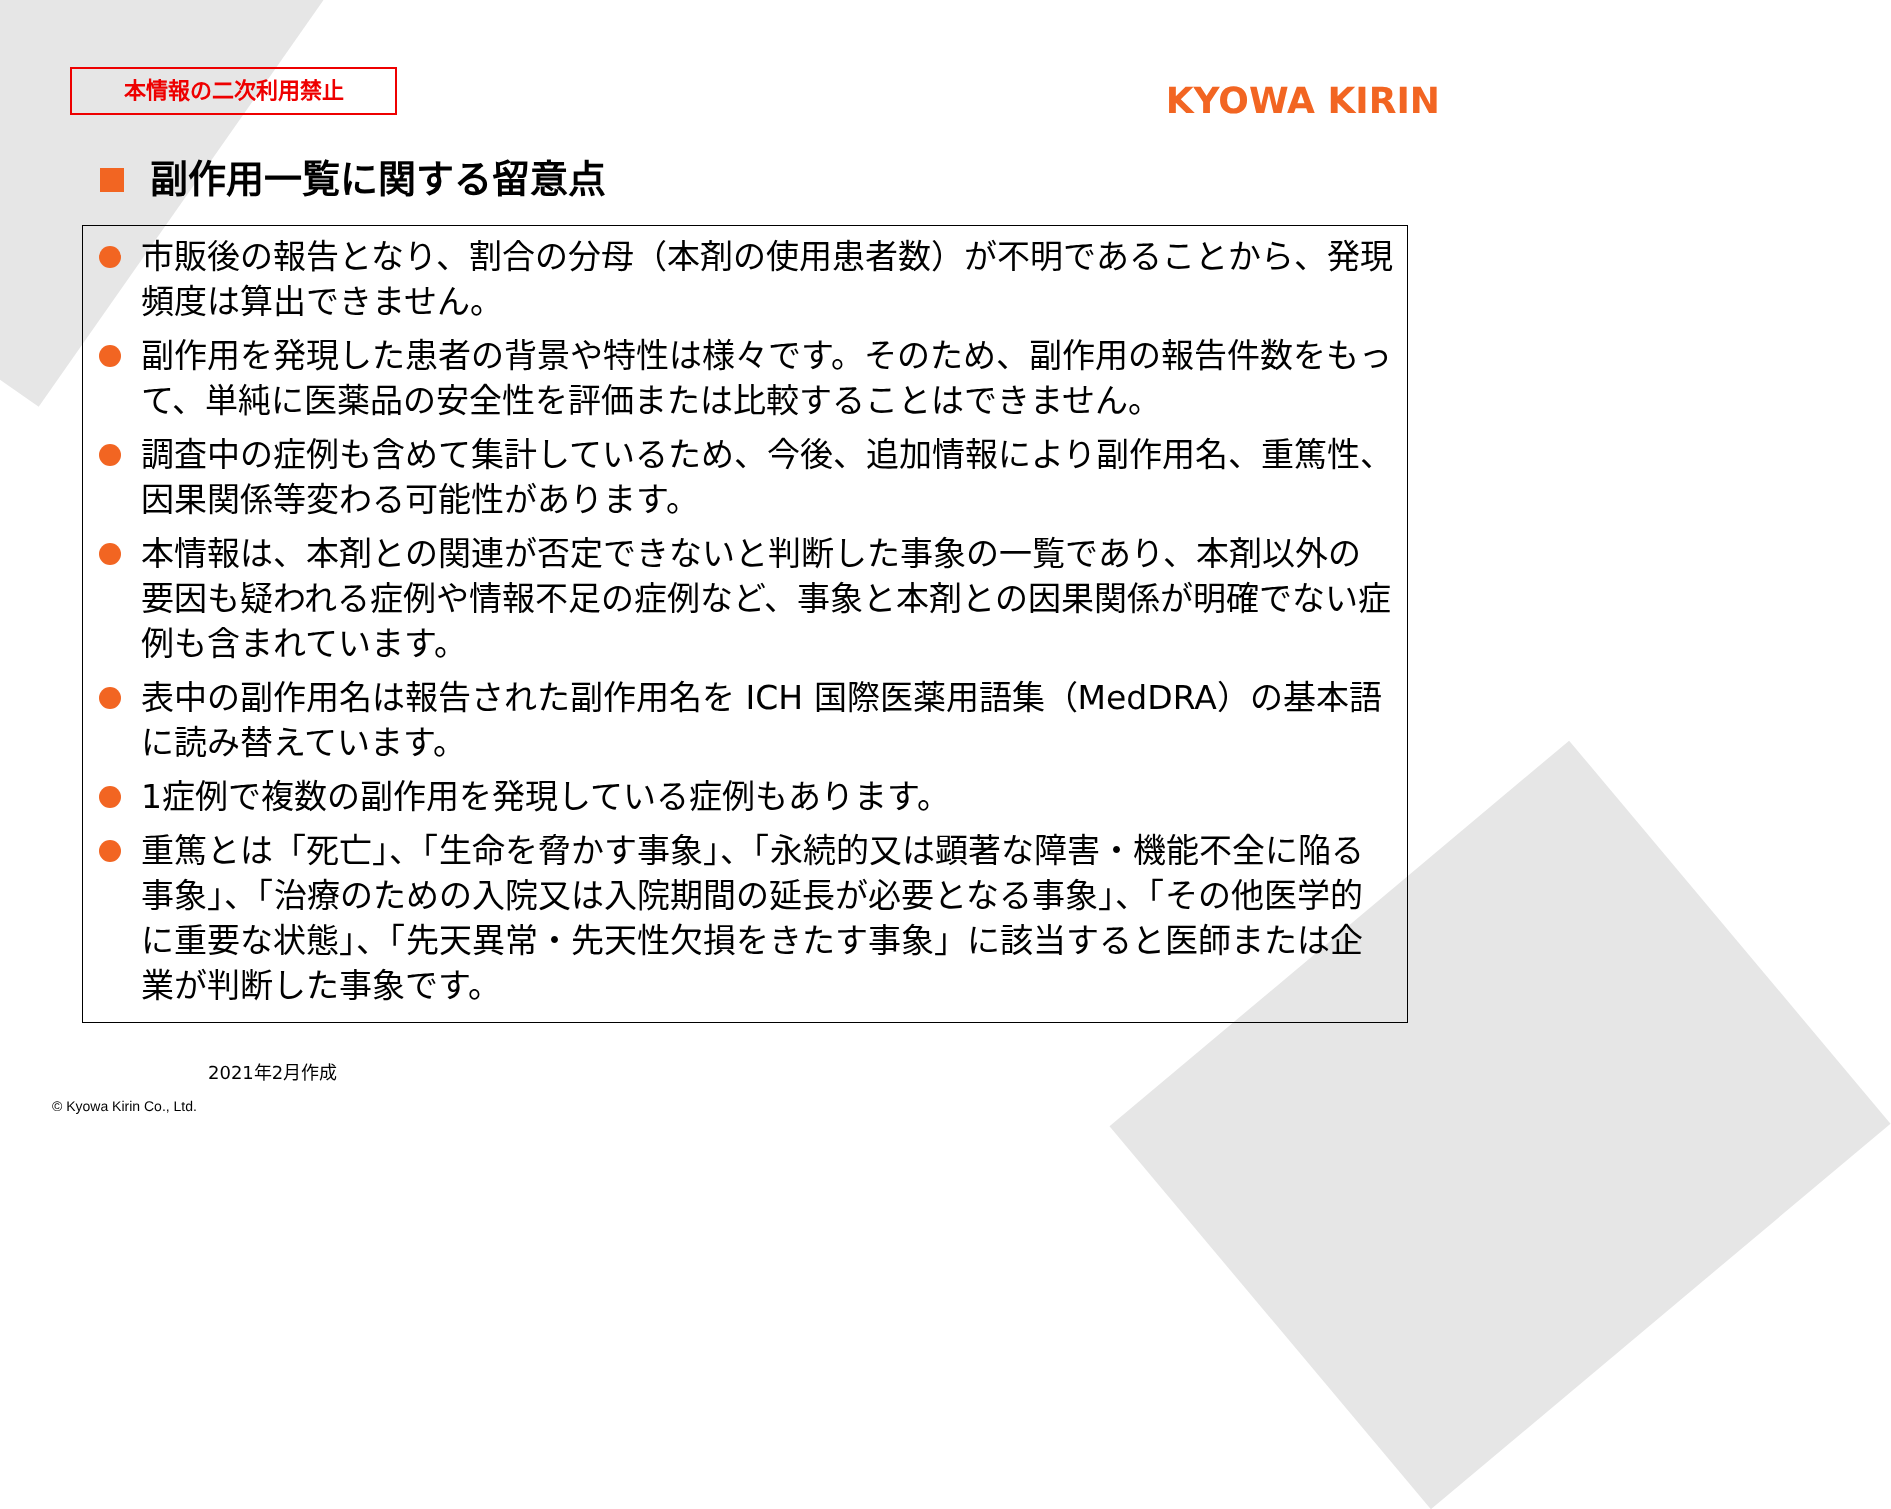本情報の二次利用禁止 KYOWA KIRIN
副作用一覧に関する留意点
市販後の報告となり、割合の分母（本剤の使用患者数）が不明であることから、発現頻度は算出できません。
副作用を発現した患者の背景や特性は様々です。そのため、副作用の報告件数をもって、単純に医薬品の安全性を評価または比較することはできません。
調査中の症例も含めて集計しているため、今後、追加情報により副作用名、重篤性、因果関係等変わる可能性があります。
本情報は、本剤との関連が否定できないと判断した事象の一覧であり、本剤以外の要因も疑われる症例や情報不足の症例など、事象と本剤との因果関係が明確でない症例も含まれています。
表中の副作用名は報告された副作用名を ICH 国際医薬用語集（MedDRA）の基本語に読み替えています。
1症例で複数の副作用を発現している症例もあります。
重篤とは「死亡」、「生命を脅かす事象」、「永続的又は顕著な障害・機能不全に陥る事象」、「治療のための入院又は入院期間の延長が必要となる事象」、「その他医学的に重要な状態」、「先天異常・先天性欠損をきたす事象」に該当すると医師または企業が判断した事象です。
2021年2月作成
© Kyowa Kirin Co., Ltd.